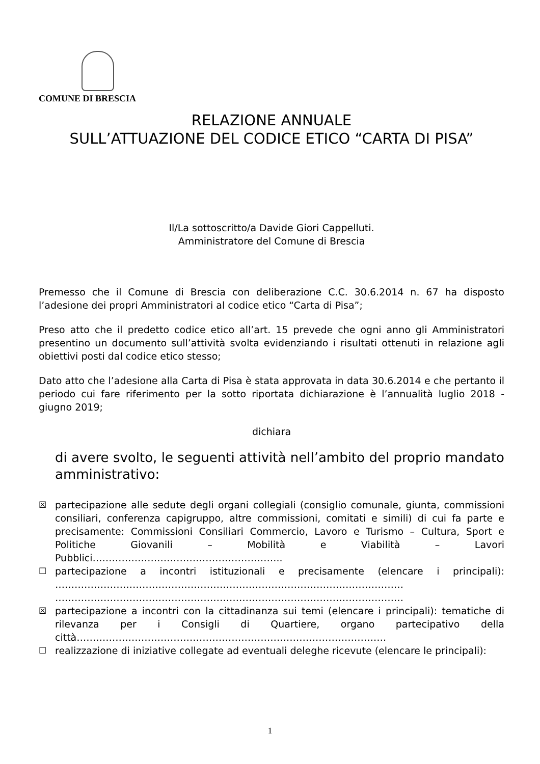COMUNE DI BRESCIA
RELAZIONE ANNUALE
SULL’ATTUAZIONE DEL CODICE ETICO “CARTA DI PISA”
Il/La sottoscritto/a Davide Giori Cappelluti.
Amministratore del Comune di Brescia
Premesso che il Comune di Brescia con deliberazione C.C. 30.6.2014 n. 67 ha disposto l’adesione dei propri Amministratori al codice etico “Carta di Pisa”;
Preso atto che il predetto codice etico all’art. 15 prevede che ogni anno gli Amministratori presentino un documento sull’attività svolta evidenziando i risultati ottenuti in relazione agli obiettivi posti dal codice etico stesso;
Dato atto che l’adesione alla Carta di Pisa è stata approvata in data 30.6.2014 e che pertanto il periodo cui fare riferimento per la sotto riportata dichiarazione è l’annualità luglio 2018 - giugno 2019;
dichiara
di avere svolto, le seguenti attività nell’ambito del proprio mandato amministrativo:
☒ partecipazione alle sedute degli organi collegiali (consiglio comunale, giunta, commissioni consiliari, conferenza capigruppo, altre commissioni, comitati e simili) di cui fa parte e precisamente: Commissioni Consiliari Commercio, Lavoro e Turismo – Cultura, Sport e Politiche Giovanili – Mobilità e Viabilità – Lavori Pubblici…………………………………………………..
☐ partecipazione a incontri istituzionali e precisamente (elencare i principali): ……………………………………………………………………………………………… ………………………………………………………………………………………………
☒ partecipazione a incontri con la cittadinanza sui temi (elencare i principali): tematiche di rilevanza per i Consigli di Quartiere, organo partecipativo della città……………………………………………………………………………………
☐ realizzazione di iniziative collegate ad eventuali deleghe ricevute (elencare le principali):
1